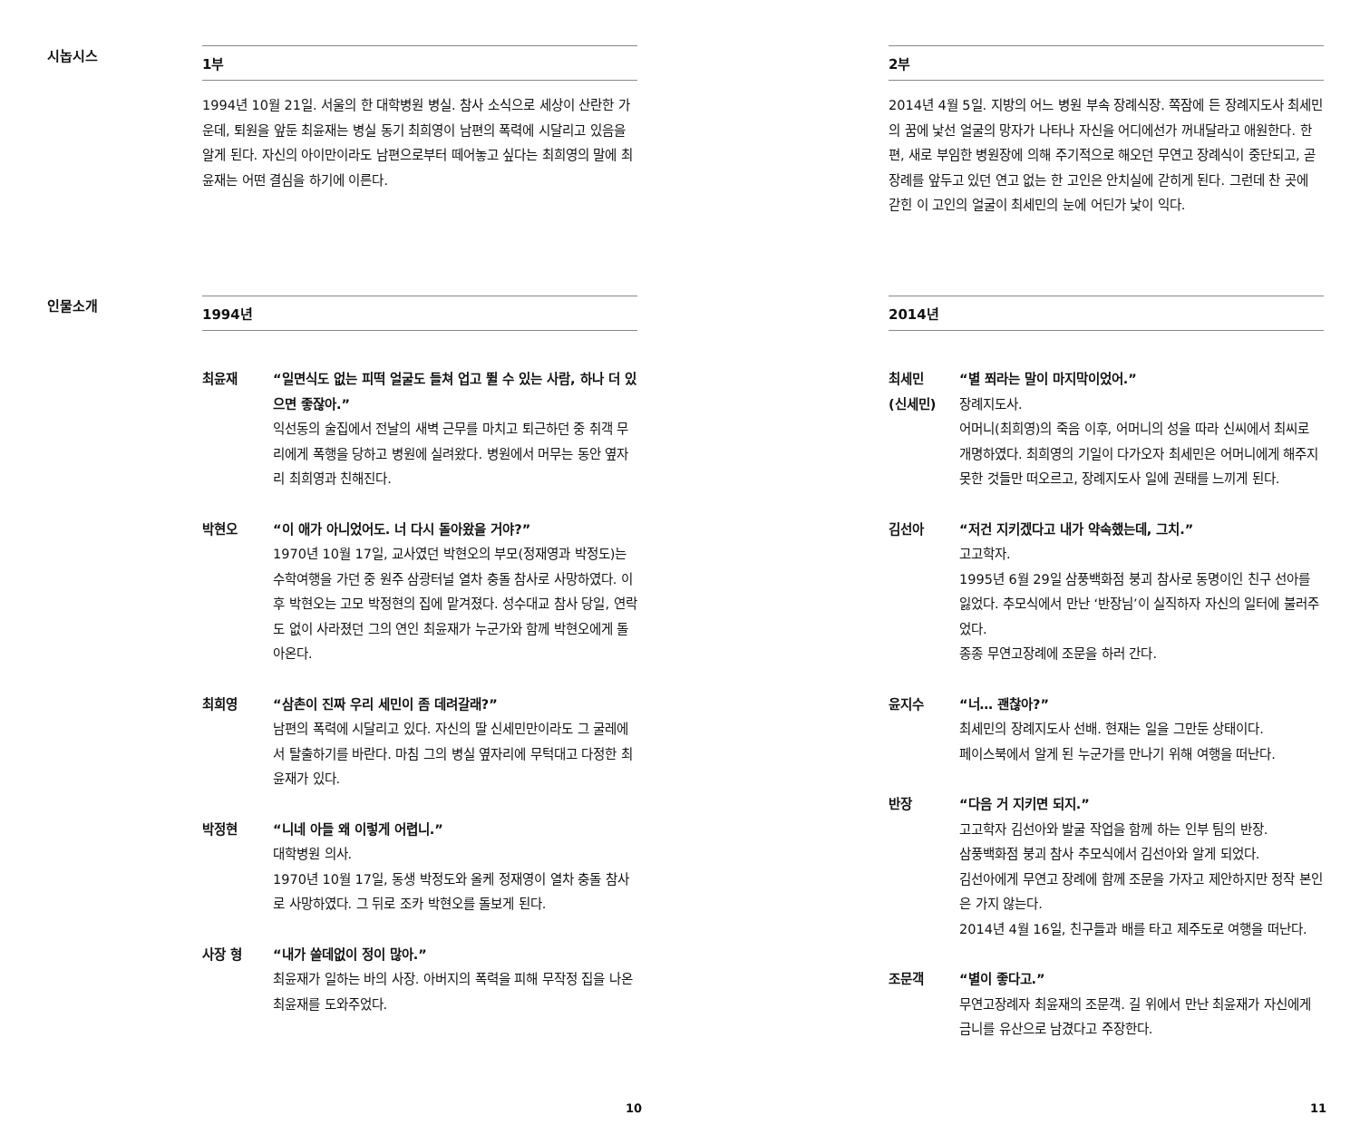시놉시스
1부
1994년 10월 21일. 서울의 한 대학병원 병실. 참사 소식으로 세상이 산란한 가운데, 퇴원을 앞둔 최윤재는 병실 동기 최희영이 남편의 폭력에 시달리고 있음을 알게 된다. 자신의 아이만이라도 남편으로부터 떼어놓고 싶다는 최희영의 말에 최윤재는 어떤 결심을 하기에 이른다.
인물소개
1994년
최윤재 “일면식도 없는 피떡 얼굴도 들쳐 업고 뛸 수 있는 사람, 하나 더 있으면 좋잖아.”
익선동의 술집에서 전날의 새벽 근무를 마치고 퇴근하던 중 취객 무리에게 폭행을 당하고 병원에 실려왔다. 병원에서 머무는 동안 옆자리 최희영과 친해진다.
박현오 “이 애가 아니었어도. 너 다시 돌아왔을 거야?”
1970년 10월 17일, 교사였던 박현오의 부모(정재영과 박정도)는 수학여행을 가던 중 원주 삼광터널 열차 충돌 참사로 사망하였다. 이후 박현오는 고모 박정현의 집에 맡겨졌다. 성수대교 참사 당일, 연락도 없이 사라졌던 그의 연인 최윤재가 누군가와 함께 박현오에게 돌아온다.
최희영 “삼촌이 진짜 우리 세민이 좀 데려갈래?”
남편의 폭력에 시달리고 있다. 자신의 딸 신세민만이라도 그 굴레에서 탈출하기를 바란다. 마침 그의 병실 옆자리에 무턱대고 다정한 최윤재가 있다.
박정현 “니네 아들 왜 이렇게 어렵니.”
대학병원 의사.
1970년 10월 17일, 동생 박정도와 올케 정재영이 열차 충돌 참사로 사망하였다. 그 뒤로 조카 박현오를 돌보게 된다.
사장 형 “내가 쓸데없이 정이 많아.”
최윤재가 일하는 바의 사장. 아버지의 폭력을 피해 무작정 집을 나온 최윤재를 도와주었다.
10
2부
2014년 4월 5일. 지방의 어느 병원 부속 장례식장. 쪽잠에 든 장례지도사 최세민의 꿈에 낯선 얼굴의 망자가 나타나 자신을 어디에선가 꺼내달라고 애원한다. 한편, 새로 부임한 병원장에 의해 주기적으로 해오던 무연고 장례식이 중단되고, 곧 장례를 앞두고 있던 연고 없는 한 고인은 안치실에 갇히게 된다. 그런데 찬 곳에 갇힌 이 고인의 얼굴이 최세민의 눈에 어딘가 낯이 익다.
2014년
최세민
(신세민)
“별 쬐라는 말이 마지막이었어.”
장례지도사.
어머니(최희영)의 죽음 이후, 어머니의 성을 따라 신씨에서 최씨로 개명하였다. 최희영의 기일이 다가오자 최세민은 어머니에게 해주지 못한 것들만 떠오르고, 장례지도사 일에 권태를 느끼게 된다.
김선아 “저건 지키겠다고 내가 약속했는데, 그치.”
고고학자.
1995년 6월 29일 삼풍백화점 붕괴 참사로 동명이인 친구 선아를 잃었다. 추모식에서 만난 ‘반장님’이 실직하자 자신의 일터에 불러주었다.
종종 무연고장례에 조문을 하러 간다.
윤지수 “너… 괜찮아?”
최세민의 장례지도사 선배. 현재는 일을 그만둔 상태이다.
페이스북에서 알게 된 누군가를 만나기 위해 여행을 떠난다.
반장 “다음 거 지키면 되지.”
고고학자 김선아와 발굴 작업을 함께 하는 인부 팀의 반장.
삼풍백화점 붕괴 참사 추모식에서 김선아와 알게 되었다.
김선아에게 무연고 장례에 함께 조문을 가자고 제안하지만 정작 본인은 가지 않는다.
2014년 4월 16일, 친구들과 배를 타고 제주도로 여행을 떠난다.
조문객 “별이 좋다고.”
무연고장례자 최윤재의 조문객. 길 위에서 만난 최윤재가 자신에게 금니를 유산으로 남겼다고 주장한다.
11